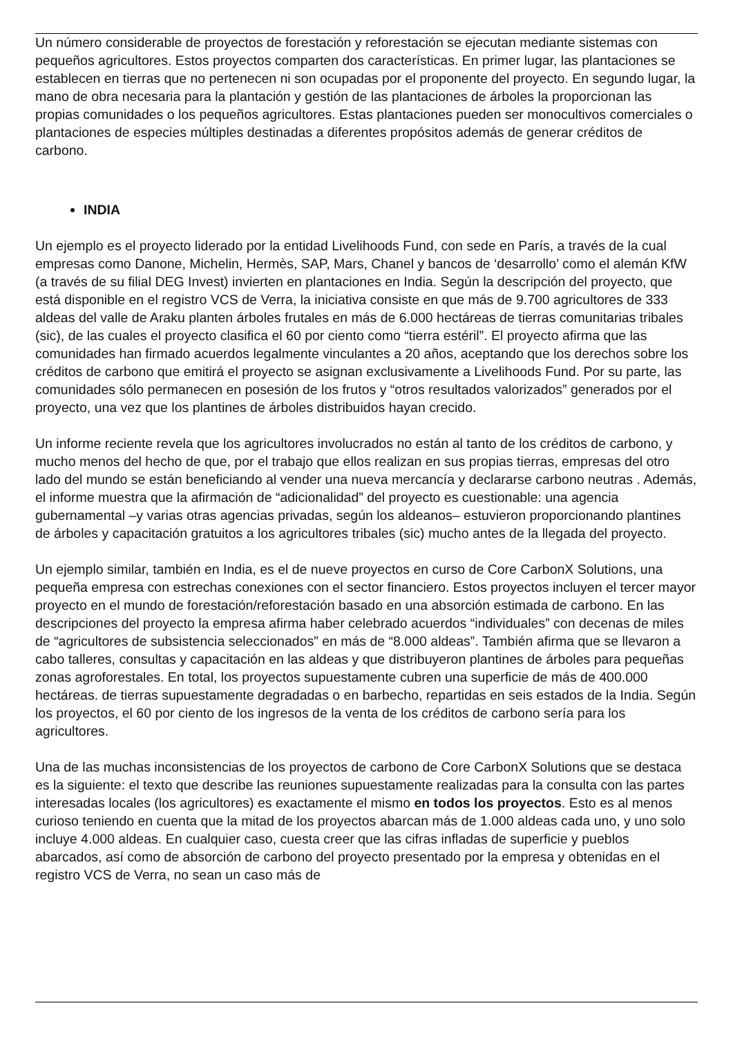Un número considerable de proyectos de forestación y reforestación se ejecutan mediante sistemas con pequeños agricultores. Estos proyectos comparten dos características. En primer lugar, las plantaciones se establecen en tierras que no pertenecen ni son ocupadas por el proponente del proyecto. En segundo lugar, la mano de obra necesaria para la plantación y gestión de las plantaciones de árboles la proporcionan las propias comunidades o los pequeños agricultores. Estas plantaciones pueden ser monocultivos comerciales o plantaciones de especies múltiples destinadas a diferentes propósitos además de generar créditos de carbono.
INDIA
Un ejemplo es el proyecto liderado por la entidad Livelihoods Fund, con sede en París, a través de la cual empresas como Danone, Michelin, Hermès, SAP, Mars, Chanel y bancos de ‘desarrollo’ como el alemán KfW (a través de su filial DEG Invest) invierten en plantaciones en India. Según la descripción del proyecto, que está disponible en el registro VCS de Verra, la iniciativa consiste en que más de 9.700 agricultores de 333 aldeas del valle de Araku planten árboles frutales en más de 6.000 hectáreas de tierras comunitarias tribales (sic), de las cuales el proyecto clasifica el 60 por ciento como “tierra estéril”. El proyecto afirma que las comunidades han firmado acuerdos legalmente vinculantes a 20 años, aceptando que los derechos sobre los créditos de carbono que emitirá el proyecto se asignan exclusivamente a Livelihoods Fund. Por su parte, las comunidades sólo permanecen en posesión de los frutos y “otros resultados valorizados” generados por el proyecto, una vez que los plantines de árboles distribuidos hayan crecido.
Un informe reciente revela que los agricultores involucrados no están al tanto de los créditos de carbono, y mucho menos del hecho de que, por el trabajo que ellos realizan en sus propias tierras, empresas del otro lado del mundo se están beneficiando al vender una nueva mercancía y declararse carbono neutras . Además, el informe muestra que la afirmación de “adicionalidad” del proyecto es cuestionable: una agencia gubernamental –y varias otras agencias privadas, según los aldeanos– estuvieron proporcionando plantines de árboles y capacitación gratuitos a los agricultores tribales (sic) mucho antes de la llegada del proyecto.
Un ejemplo similar, también en India, es el de nueve proyectos en curso de Core CarbonX Solutions, una pequeña empresa con estrechas conexiones con el sector financiero. Estos proyectos incluyen el tercer mayor proyecto en el mundo de forestación/reforestación basado en una absorción estimada de carbono. En las descripciones del proyecto la empresa afirma haber celebrado acuerdos “individuales” con decenas de miles de “agricultores de subsistencia seleccionados” en más de “8.000 aldeas”. También afirma que se llevaron a cabo talleres, consultas y capacitación en las aldeas y que distribuyeron plantines de árboles para pequeñas zonas agroforestales. En total, los proyectos supuestamente cubren una superficie de más de 400.000 hectáreas. de tierras supuestamente degradadas o en barbecho, repartidas en seis estados de la India. Según los proyectos, el 60 por ciento de los ingresos de la venta de los créditos de carbono sería para los agricultores.
Una de las muchas inconsistencias de los proyectos de carbono de Core CarbonX Solutions que se destaca es la siguiente: el texto que describe las reuniones supuestamente realizadas para la consulta con las partes interesadas locales (los agricultores) es exactamente el mismo en todos los proyectos. Esto es al menos curioso teniendo en cuenta que la mitad de los proyectos abarcan más de 1.000 aldeas cada uno, y uno solo incluye 4.000 aldeas. En cualquier caso, cuesta creer que las cifras infladas de superficie y pueblos abarcados, así como de absorción de carbono del proyecto presentado por la empresa y obtenidas en el registro VCS de Verra, no sean un caso más de